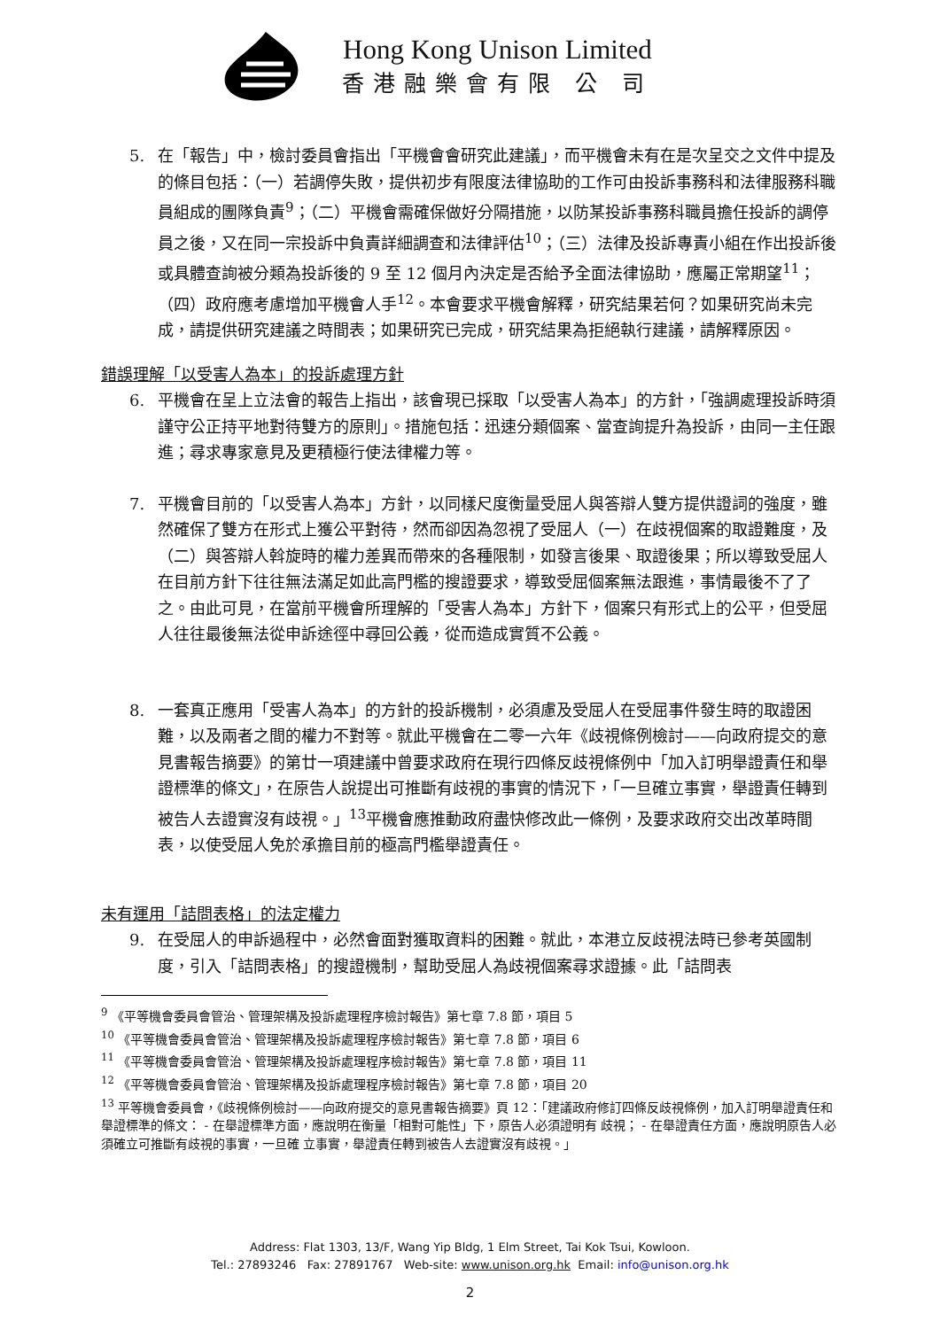Hong Kong Unison Limited
香港融樂會有限 公 司
5. 在「報告」中，檢討委員會指出「平機會會研究此建議」，而平機會未有在是次呈交之文件中提及的條目包括：（一）若調停失敗，提供初步有限度法律協助的工作可由投訴事務科和法律服務科職員組成的團隊負責<sup>9</sup>；（二）平機會需確保做好分隔措施，以防某投訴事務科職員擔任投訴的調停員之後，又在同一宗投訴中負責詳細調查和法律評估<sup>10</sup>；（三）法律及投訴專責小組在作出投訴後或具體查詢被分類為投訴後的 9 至 12 個月內決定是否給予全面法律協助，應屬正常期望<sup>11</sup>；（四）政府應考慮增加平機會人手<sup>12</sup>。本會要求平機會解釋，研究結果若何？如果研究尚未完成，請提供研究建議之時間表；如果研究已完成，研究結果為拒絕執行建議，請解釋原因。
錯誤理解「以受害人為本」的投訴處理方針
6. 平機會在呈上立法會的報告上指出，該會現已採取「以受害人為本」的方針，「強調處理投訴時須謹守公正持平地對待雙方的原則」。措施包括：迅速分類個案、當查詢提升為投訴，由同一主任跟進；尋求專家意見及更積極行使法律權力等。
7. 平機會目前的「以受害人為本」方針，以同樣尺度衡量受屈人與答辯人雙方提供證詞的強度，雖然確保了雙方在形式上獲公平對待，然而卻因為忽視了受屈人（一）在歧視個案的取證難度，及（二）與答辯人斡旋時的權力差異而帶來的各種限制，如發言後果、取證後果；所以導致受屈人在目前方針下往往無法滿足如此高門檻的搜證要求，導致受屈個案無法跟進，事情最後不了了之。由此可見，在當前平機會所理解的「受害人為本」方針下，個案只有形式上的公平，但受屈人往往最後無法從申訴途徑中尋回公義，從而造成實質不公義。
8. 一套真正應用「受害人為本」的方針的投訴機制，必須慮及受屈人在受屈事件發生時的取證困難，以及兩者之間的權力不對等。就此平機會在二零一六年《歧視條例檢討——向政府提交的意見書報告摘要》的第廿一項建議中曾要求政府在現行四條反歧視條例中「加入訂明舉證責任和舉證標準的條文」，在原告人說提出可推斷有歧視的事實的情況下，「一旦確立事實，舉證責任轉到被告人去證實沒有歧視。」<sup>13</sup>平機會應推動政府盡快修改此一條例，及要求政府交出改革時間表，以使受屈人免於承擔目前的極高門檻舉證責任。
未有運用「詰問表格」的法定權力
9. 在受屈人的申訴過程中，必然會面對獲取資料的困難。就此，本港立反歧視法時已參考英國制度，引入「詰問表格」的搜證機制，幫助受屈人為歧視個案尋求證據。此「詰問表
<sup>9</sup> 《平等機會委員會管治、管理架構及投訴處理程序檢討報告》第七章 7.8 節，項目 5
<sup>10</sup> 《平等機會委員會管治、管理架構及投訴處理程序檢討報告》第七章 7.8 節，項目 6
<sup>11</sup> 《平等機會委員會管治、管理架構及投訴處理程序檢討報告》第七章 7.8 節，項目 11
<sup>12</sup> 《平等機會委員會管治、管理架構及投訴處理程序檢討報告》第七章 7.8 節，項目 20
<sup>13</sup> 平等機會委員會，《歧視條例檢討——向政府提交的意見書報告摘要》頁 12：「建議政府修訂四條反歧視條例，加入訂明舉證責任和舉證標準的條文： - 在舉證標準方面，應說明在衡量「相對可能性」下，原告人必須證明有 歧視； - 在舉證責任方面，應說明原告人必須確立可推斷有歧視的事實，一旦確 立事實，舉證責任轉到被告人去證實沒有歧視。」
Address: Flat 1303, 13/F, Wang Yip Bldg, 1 Elm Street, Tai Kok Tsui, Kowloon.
Tel.: 27893246 Fax: 27891767 Web-site: www.unison.org.hk Email: info@unison.org.hk
2